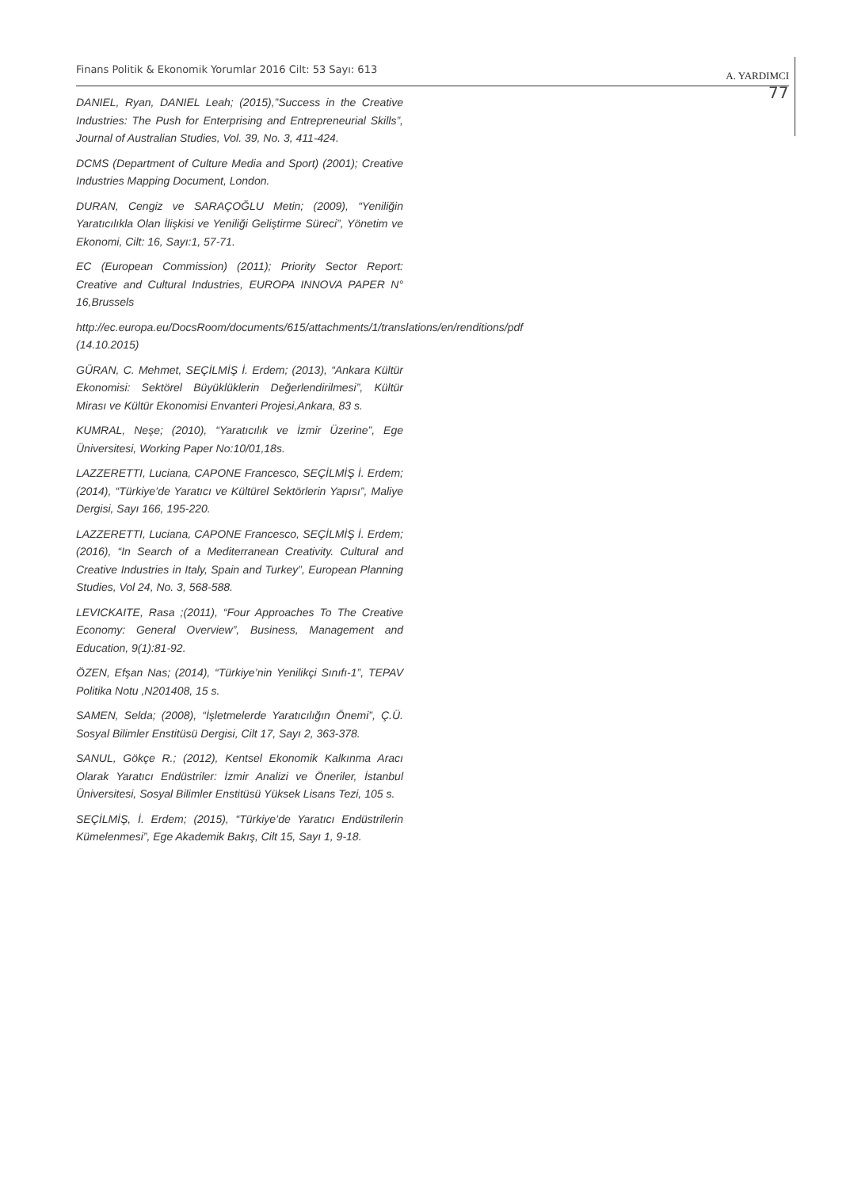Finans Politik & Ekonomik Yorumlar 2016 Cilt: 53 Sayı: 613 A. YARDIMCI
77
DANIEL, Ryan, DANIEL Leah; (2015),”Success in the Creative Industries: The Push for Enterprising and Entrepreneurial Skills”, Journal of Australian Studies, Vol. 39, No. 3, 411-424.
DCMS (Department of Culture Media and Sport) (2001); Creative Industries Mapping Document, London.
DURAN, Cengiz ve SARAÇOĞLU Metin; (2009), “Yeniliğin Yaratıcılıkla Olan İlişkisi ve Yeniliği Geliştirme Süreci”, Yönetim ve Ekonomi, Cilt: 16, Sayı:1, 57-71.
EC (European Commission) (2011); Priority Sector Report: Creative and Cultural Industries, EUROPA INNOVA PAPER N° 16,Brussels
http://ec.europa.eu/DocsRoom/documents/615/attachments/1/translations/en/renditions/pdf (14.10.2015)
GÜRAN, C. Mehmet, SEÇİLMİŞ İ. Erdem; (2013), “Ankara Kültür Ekonomisi: Sektörel Büyüklüklerin Değerlendirilmesi”, Kültür Mirası ve Kültür Ekonomisi Envanteri Projesi,Ankara, 83 s.
KUMRAL, Neşe; (2010), “Yaratıcılık ve İzmir Üzerine”, Ege Üniversitesi, Working Paper No:10/01,18s.
LAZZERETTI, Luciana, CAPONE Francesco, SEÇİLMİŞ İ. Erdem; (2014), “Türkiye’de Yaratıcı ve Kültürel Sektörlerin Yapısı”, Maliye Dergisi, Sayı 166, 195-220.
LAZZERETTI, Luciana, CAPONE Francesco, SEÇİLMİŞ İ. Erdem; (2016), “In Search of a Mediterranean Creativity. Cultural and Creative Industries in Italy, Spain and Turkey”, European Planning Studies, Vol 24, No. 3, 568-588.
LEVICKAITE, Rasa ;(2011), “Four Approaches To The Creative Economy: General Overview”, Business, Management and Education, 9(1):81-92.
ÖZEN, Efşan Nas; (2014), “Türkiye’nin Yenilikçi Sınıfı-1”, TEPAV Politika Notu ,N201408, 15 s.
SAMEN, Selda; (2008), “İşletmelerde Yaratıcılığın Önemi”, Ç.Ü. Sosyal Bilimler Enstitüsü Dergisi, Cilt 17, Sayı 2, 363-378.
SANUL, Gökçe R.; (2012), Kentsel Ekonomik Kalkınma Aracı Olarak Yaratıcı Endüstriler: İzmir Analizi ve Öneriler, İstanbul Üniversitesi, Sosyal Bilimler Enstitüsü Yüksek Lisans Tezi, 105 s.
SEÇİLMİŞ, İ. Erdem; (2015), “Türkiye’de Yaratıcı Endüstrilerin Kümelenmesi”, Ege Akademik Bakış, Cilt 15, Sayı 1, 9-18.